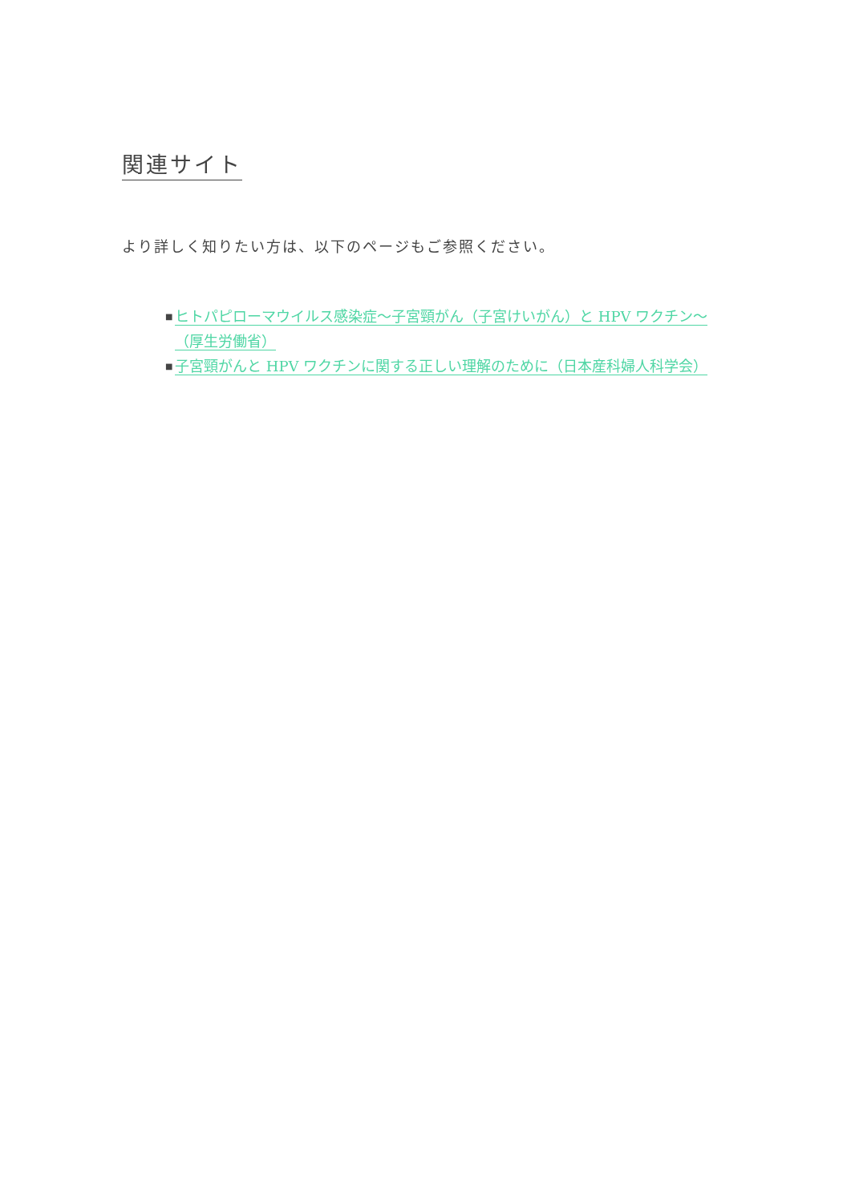関連サイト
より詳しく知りたい方は、以下のページもご参照ください。
■ ヒトパピローマウイルス感染症～子宮頸がん（子宮けいがん）と HPV ワクチン～（厚生労働省）
■ 子宮頸がんと HPV ワクチンに関する正しい理解のために（日本産科婦人科学会）